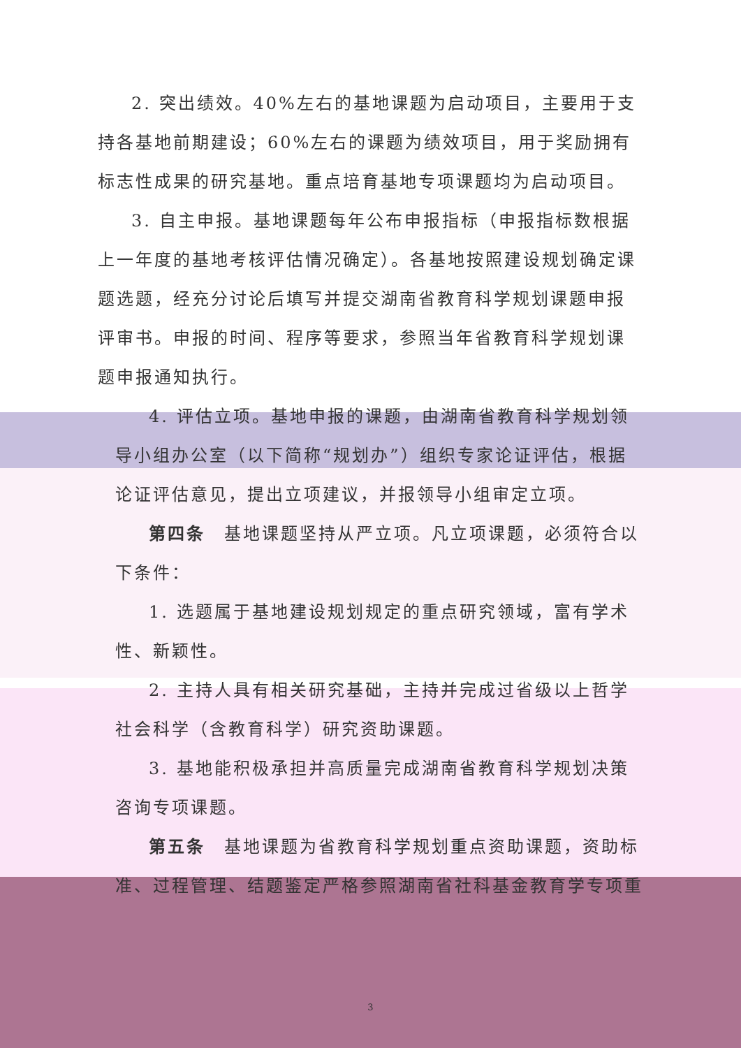2. 突出绩效。40%左右的基地课题为启动项目，主要用于支持各基地前期建设；60%左右的课题为绩效项目，用于奖励拥有标志性成果的研究基地。重点培育基地专项课题均为启动项目。
3. 自主申报。基地课题每年公布申报指标（申报指标数根据上一年度的基地考核评估情况确定）。各基地按照建设规划确定课题选题，经充分讨论后填写并提交湖南省教育科学规划课题申报评审书。申报的时间、程序等要求，参照当年省教育科学规划课题申报通知执行。
4. 评估立项。基地申报的课题，由湖南省教育科学规划领导小组办公室（以下简称“规划办”）组织专家论证评估，根据论证评估意见，提出立项建议，并报领导小组审定立项。
第四条　基地课题坚持从严立项。凡立项课题，必须符合以下条件：
1. 选题属于基地建设规划规定的重点研究领域，富有学术性、新颖性。
2. 主持人具有相关研究基础，主持并完成过省级以上哲学社会科学（含教育科学）研究资助课题。
3. 基地能积极承担并高质量完成湖南省教育科学规划决策咨询专项课题。
第五条　基地课题为省教育科学规划重点资助课题，资助标准、过程管理、结题鉴定严格参照湖南省社科基金教育学专项重
3